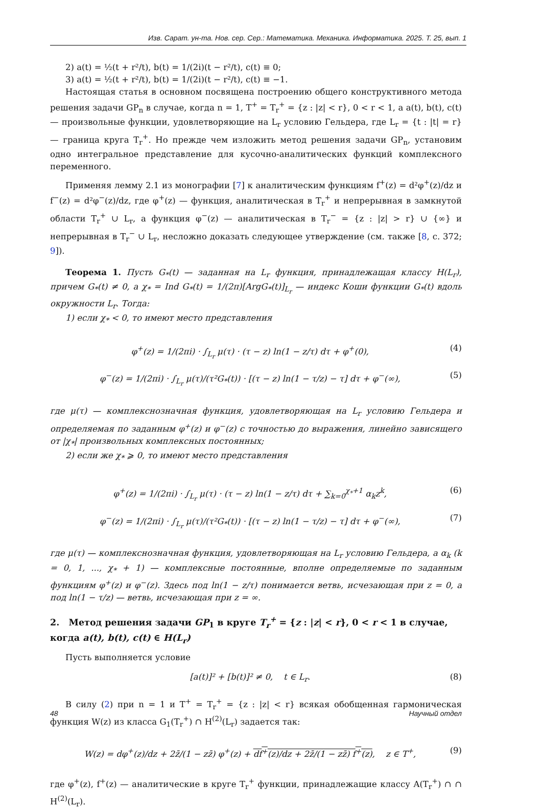Изв. Сарат. ун-та. Нов. сер. Сер.: Математика. Механика. Информатика. 2025. Т. 25, вып. 1
2) a(t) = ½(t + r²/t), b(t) = 1/(2i)(t − r²/t), c(t) ≡ 0;
3) a(t) = ½(t + r²/t), b(t) = 1/(2i)(t − r²/t), c(t) ≡ −1.
Настоящая статья в основном посвящена построению общего конструктивного метода решения задачи GP<sub>n</sub> в случае, когда n = 1, T<sup>+</sup> = T<sub>r</sub><sup>+</sup> = {z : |z| < r}, 0 < r < 1, а a(t), b(t), c(t) — произвольные функции, удовлетворяющие на L<sub>r</sub> условию Гельдера, где L<sub>r</sub> = {t : |t| = r} — граница круга T<sub>r</sub><sup>+</sup>. Но прежде чем изложить метод решения задачи GP<sub>n</sub>, установим одно интегральное представление для кусочно-аналитических функций комплексного переменного.
Применяя лемму 2.1 из монографии [7] к аналитическим функциям f<sup>+</sup>(z) = d²φ<sup>+</sup>(z)/dz и f<sup>−</sup>(z) = d²φ<sup>−</sup>(z)/dz, где φ<sup>+</sup>(z) — функция, аналитическая в T<sub>r</sub><sup>+</sup> и непрерывная в замкнутой области T<sub>r</sub><sup>+</sup> ∪ L<sub>r</sub>, а функция φ<sup>−</sup>(z) — аналитическая в T<sub>r</sub><sup>−</sup> = {z : |z| > r} ∪ {∞} и непрерывная в T<sub>r</sub><sup>−</sup> ∪ L<sub>r</sub>, несложно доказать следующее утверждение (см. также [8, с. 372; 9]).
Теорема 1. Пусть G<sub>*</sub>(t) — заданная на L<sub>r</sub> функция, принадлежащая классу H(L<sub>r</sub>), причем G<sub>*</sub>(t) ≠ 0, а χ<sub>*</sub> = Ind G<sub>*</sub>(t) = 1/(2π)[ArgG<sub>*</sub>(t)]<sub>L<sub>r</sub></sub> — индекс Коши функции G<sub>*</sub>(t) вдоль окружности L<sub>r</sub>. Тогда:
1) если χ<sub>*</sub> < 0, то имеют место представления
φ<sup>+</sup>(z) = 1/(2πi) · ∫<sub>L<sub>r</sub></sub> μ(τ) · (τ − z) ln(1 − z/τ) dτ + φ<sup>+</sup>(0), (4)
φ<sup>−</sup>(z) = 1/(2πi) · ∫<sub>L<sub>r</sub></sub> μ(τ)/(τ²G<sub>*</sub>(t)) · [(τ − z) ln(1 − τ/z) − τ] dτ + φ<sup>−</sup>(∞), (5)
где μ(τ) — комплекснозначная функция, удовлетворяющая на L<sub>r</sub> условию Гельдера и определяемая по заданным φ<sup>+</sup>(z) и φ<sup>−</sup>(z) с точностью до выражения, линейно зависящего от |χ<sub>*</sub>| произвольных комплексных постоянных;
2) если же χ<sub>*</sub> ⩾ 0, то имеют место представления
φ<sup>+</sup>(z) = 1/(2πi) · ∫<sub>L<sub>r</sub></sub> μ(τ) · (τ − z) ln(1 − z/τ) dτ + ∑<sub>k=0</sub><sup>χ<sub>*</sub>+1</sup> α<sub>k</sub>z<sup>k</sup>, (6)
φ<sup>−</sup>(z) = 1/(2πi) · ∫<sub>L<sub>r</sub></sub> μ(τ)/(τ²G<sub>*</sub>(t)) · [(τ − z) ln(1 − τ/z) − τ] dτ + φ<sup>−</sup>(∞), (7)
где μ(τ) — комплекснозначная функция, удовлетворяющая на L<sub>r</sub> условию Гельдера, а α<sub>k</sub> (k = 0, 1, ..., χ<sub>*</sub> + 1) — комплексные постоянные, вполне определяемые по заданным функциям φ<sup>+</sup>(z) и φ<sup>−</sup>(z). Здесь под ln(1 − z/τ) понимается ветвь, исчезающая при z = 0, а под ln(1 − τ/z) — ветвь, исчезающая при z = ∞.
2. Метод решения задачи GP<sub>1</sub> в круге T<sub>r</sub><sup>+</sup> = {z : |z| < r}, 0 < r < 1 в случае, когда a(t), b(t), c(t) ∈ H(L<sub>r</sub>)
Пусть выполняется условие
[a(t)]² + [b(t)]² ≠ 0, t ∈ L<sub>r</sub>. (8)
В силу (2) при n = 1 и T<sup>+</sup> = T<sub>r</sub><sup>+</sup> = {z : |z| < r} всякая обобщенная гармоническая функция W(z) из класса G<sub>1</sub>(T<sub>r</sub><sup>+</sup>) ∩ H<sup>(2)</sup>(L<sub>r</sub>) задается так:
W(z) = dφ<sup>+</sup>(z)/dz + 2z̄/(1 − zz̄) φ<sup>+</sup>(z) + df<sup>+</sup>(z)/dz + 2z̄/(1 − zz̄) f<sup>+</sup>(z), z ∈ T<sup>+</sup>, (9)
где φ<sup>+</sup>(z), f<sup>+</sup>(z) — аналитические в круге T<sub>r</sub><sup>+</sup> функции, принадлежащие классу A(T<sub>r</sub><sup>+</sup>) ∩ ∩ H<sup>(2)</sup>(L<sub>r</sub>).
48 Научный отдел